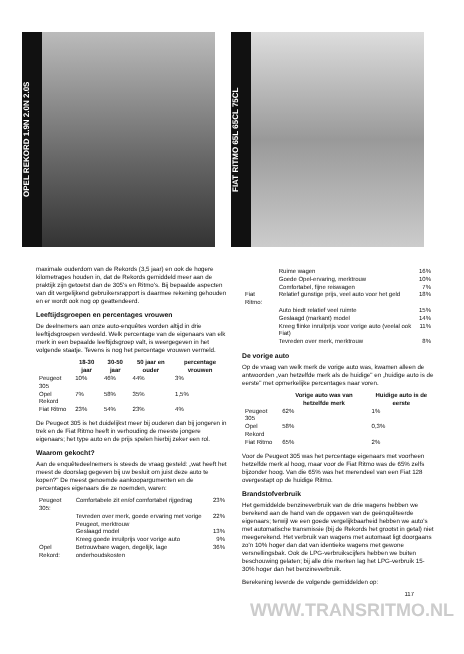OPEL REKORD 1.9N 2.0N 2.0S
FIAT RITMO 65L 65CL 75CL
maximale ouderdom van de Rekords (3,5 jaar) en ook de hogere kilometrages houden in, dat de Rekords gemiddeld meer aan de praktijk zijn getoetst dan de 305's en Ritmo's. Bij bepaalde aspecten van dit vergelijkend gebruikersrapport is daarmee rekening gehouden en er wordt ook nog op geattendeerd.
Leeftijdsgroepen en percentages vrouwen
De deelnemers aan onze auto-enquêtes worden altijd in drie leeftijdsgroepen verdeeld. Welk percentage van de eigenaars van elk merk in een bepaalde leeftijdsgroep valt, is weergegeven in het volgende staatje. Tevens is nog het percentage vrouwen vermeld.
| | 18-30 jaar | 30-50 jaar | 50 jaar en ouder | percentage vrouwen |
| --- | --- | --- | --- | --- |
| Peugeot 305 | 10% | 46% | 44% | 3% |
| Opel Rekord | 7% | 58% | 35% | 1,5% |
| Fiat Ritmo | 23% | 54% | 23% | 4% |
De Peugeot 305 is het duidelijkst meer bij ouderen dan bij jongeren in trek en de Fiat Ritmo heeft in verhouding de meeste jongere eigenaars; het type auto en de prijs spelen hierbij zeker een rol.
Waarom gekocht?
Aan de enquêtedeelnemers is steeds de vraag gesteld: „wat heeft het meest de doorslag gegeven bij uw besluit om juist deze auto te kopen?" De meest genoemde aankoopargumenten en de percentages eigenaars die ze noemden, waren:
| Peugeot 305: | Comfortabele zit en/of comfortabel rijgedrag | 23% |
| | Tevreden over merk, goede ervaring met vorige Peugeot, merktrouw | 22% |
| | Geslaagd model | 13% |
| | Kreeg goede inruilprijs voor vorige auto | 9% |
| Opel Rekord: | Betrouwbare wagen, degelijk, lage onderhoudskosten | 36% |
| | Ruime wagen | 16% |
| | Goede Opel-ervaring, merktrouw | 10% |
| | Comfortabel, fijne reiswagen | 7% |
| Fiat Ritmo: | Relatief gunstige prijs, veel auto voor het geld | 18% |
| | Auto biedt relatief veel ruimte | 15% |
| | Geslaagd (markant) model | 14% |
| | Kreeg flinke inruilprijs voor vorige auto (veelal ook Fiat) | 11% |
| | Tevreden over merk, merktrouw | 8% |
De vorige auto
Op de vraag van welk merk de vorige auto was, kwamen alleen de antwoorden „van hetzelfde merk als de huidige" en „huidige auto is de eerste" met opmerkelijke percentages naar voren.
| | Vorige auto was van hetzelfde merk | Huidige auto is de eerste |
| --- | --- | --- |
| Peugeot 305 | 62% | 1% |
| Opel Rekord | 58% | 0,3% |
| Fiat Ritmo | 65% | 2% |
Voor de Peugeot 305 was het percentage eigenaars met voorheen hetzelfde merk al hoog, maar voor de Fiat Ritmo was de 65% zelfs bijzonder hoog. Van die 65% was het merendeel van een Fiat 128 overgestapt op de huidige Ritmo.
Brandstofverbruik
Het gemiddelde benzineverbruik van de drie wagens hebben we berekend aan de hand van de opgaven van de geënquêteerde eigenaars; terwijl we een goede vergelijkbaarheid hebben we auto's met automatische transmissie (bij de Rekords het grootst in getal) niet meegerekend. Het verbruik van wagens met automaat ligt doorgaans zo'n 10% hoger dan dat van identieke wagens met gewone versnellingsbak. Ook de LPG-verbruikscijfers hebben we buiten beschouwing gelaten; bij alle drie merken lag het LPG-verbruik 15-30% hoger dan het benzineverbruik.
Berekening leverde de volgende gemiddelden op:
117
WWW.TRANSRITMO.NL